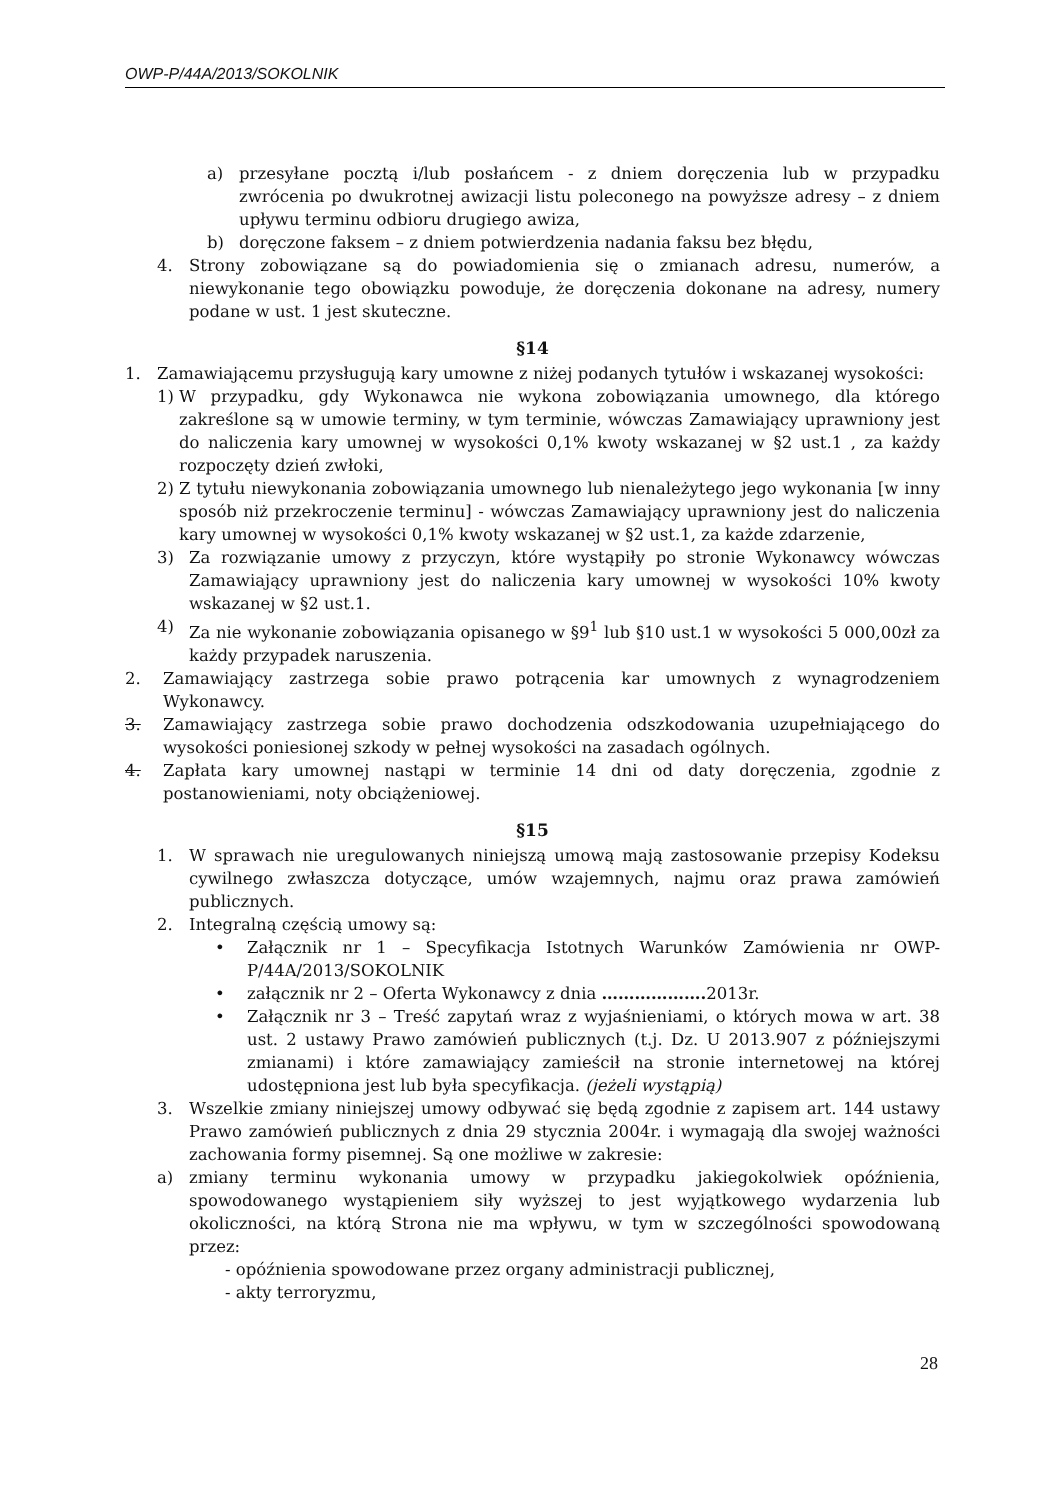OWP-P/44A/2013/SOKOLNIK
a) przesyłane pocztą i/lub posłańcem - z dniem doręczenia lub w przypadku zwrócenia po dwukrotnej awizacji listu poleconego na powyższe adresy – z dniem upływu terminu odbioru drugiego awiza,
b) doręczone faksem – z dniem potwierdzenia nadania faksu bez błędu,
4. Strony zobowiązane są do powiadomienia się o zmianach adresu, numerów, a niewykonanie tego obowiązku powoduje, że doręczenia dokonane na adresy, numery podane w ust. 1 jest skuteczne.
§14
1. Zamawiającemu przysługują kary umowne z niżej podanych tytułów i wskazanej wysokości:
1) W przypadku, gdy Wykonawca nie wykona zobowiązania umownego, dla którego zakreślone są w umowie terminy, w tym terminie, wówczas Zamawiający uprawniony jest do naliczenia kary umownej w wysokości 0,1% kwoty wskazanej w §2 ust.1 , za każdy rozpoczęty dzień zwłoki,
2) Z tytułu niewykonania zobowiązania umownego lub nienależytego jego wykonania [w inny sposób niż przekroczenie terminu] - wówczas Zamawiający uprawniony jest do naliczenia kary umownej w wysokości 0,1% kwoty wskazanej w §2 ust.1, za każde zdarzenie,
3) Za rozwiązanie umowy z przyczyn, które wystąpiły po stronie Wykonawcy wówczas Zamawiający uprawniony jest do naliczenia kary umownej w wysokości 10% kwoty wskazanej w §2 ust.1.
4) Za nie wykonanie zobowiązania opisanego w §9<sup>1</sup> lub §10 ust.1 w wysokości 5 000,00zł za każdy przypadek naruszenia.
2. Zamawiający zastrzega sobie prawo potrącenia kar umownych z wynagrodzeniem Wykonawcy.
3. Zamawiający zastrzega sobie prawo dochodzenia odszkodowania uzupełniającego do wysokości poniesionej szkody w pełnej wysokości na zasadach ogólnych.
4. Zapłata kary umownej nastąpi w terminie 14 dni od daty doręczenia, zgodnie z postanowieniami, noty obciążeniowej.
§15
1. W sprawach nie uregulowanych niniejszą umową mają zastosowanie przepisy Kodeksu cywilnego zwłaszcza dotyczące, umów wzajemnych, najmu oraz prawa zamówień publicznych.
2. Integralną częścią umowy są:
• Załącznik nr 1 – Specyfikacja Istotnych Warunków Zamówienia nr OWP-P/44A/2013/SOKOLNIK
• załącznik nr 2 – Oferta Wykonawcy z dnia ………………. 2013r.
• Załącznik nr 3 – Treść zapytań wraz z wyjaśnieniami, o których mowa w art. 38 ust. 2 ustawy Prawo zamówień publicznych (t.j. Dz. U 2013.907 z późniejszymi zmianami) i które zamawiający zamieścił na stronie internetowej na której udostępniona jest lub była specyfikacja. (jeżeli wystąpią)
3. Wszelkie zmiany niniejszej umowy odbywać się będą zgodnie z zapisem art. 144 ustawy Prawo zamówień publicznych z dnia 29 stycznia 2004r. i wymagają dla swojej ważności zachowania formy pisemnej. Są one możliwe w zakresie:
a) zmiany terminu wykonania umowy w przypadku jakiegokolwiek opóźnienia, spowodowanego wystąpieniem siły wyższej to jest wyjątkowego wydarzenia lub okoliczności, na którą Strona nie ma wpływu, w tym w szczególności spowodowaną przez:
- opóźnienia spowodowane przez organy administracji publicznej,
- akty terroryzmu,
28